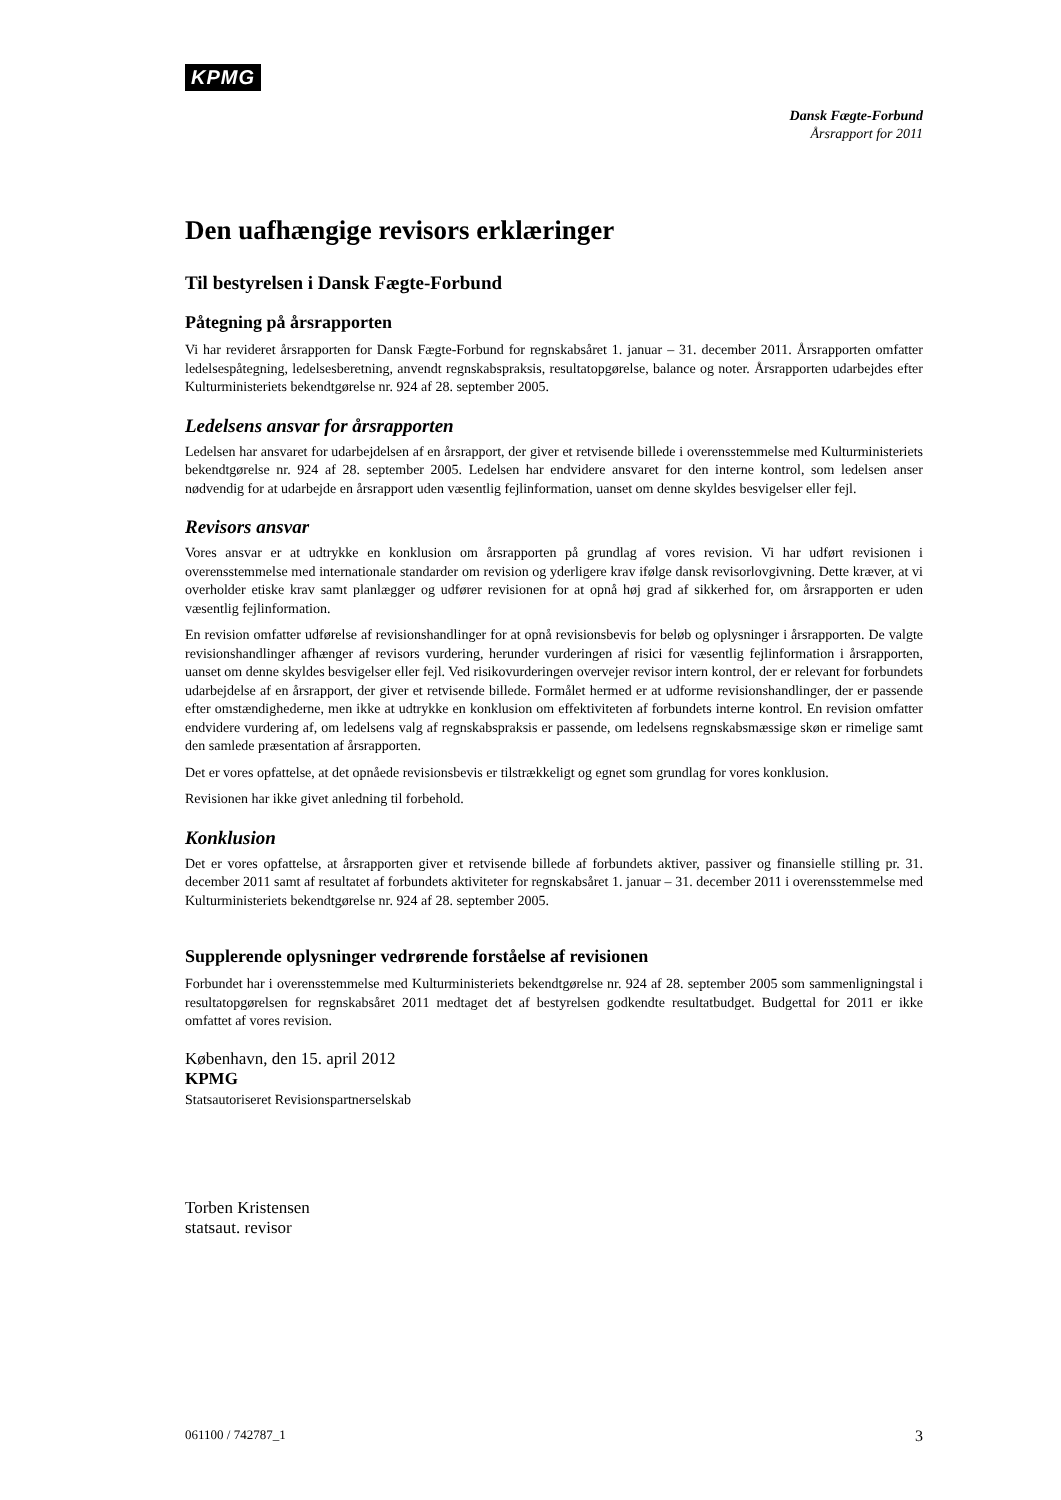KPMG
Dansk Fægte-Forbund
Årsrapport for 2011
Den uafhængige revisors erklæringer
Til bestyrelsen i Dansk Fægte-Forbund
Påtegning på årsrapporten
Vi har revideret årsrapporten for Dansk Fægte-Forbund for regnskabsåret 1. januar – 31. december 2011. Årsrapporten omfatter ledelsespåtegning, ledelsesberetning, anvendt regnskabspraksis, resultatopgørelse, balance og noter. Årsrapporten udarbejdes efter Kulturministeriets bekendtgørelse nr. 924 af 28. september 2005.
Ledelsens ansvar for årsrapporten
Ledelsen har ansvaret for udarbejdelsen af en årsrapport, der giver et retvisende billede i overensstemmelse med Kulturministeriets bekendtgørelse nr. 924 af 28. september 2005. Ledelsen har endvidere ansvaret for den interne kontrol, som ledelsen anser nødvendig for at udarbejde en årsrapport uden væsentlig fejlinformation, uanset om denne skyldes besvigelser eller fejl.
Revisors ansvar
Vores ansvar er at udtrykke en konklusion om årsrapporten på grundlag af vores revision. Vi har udført revisionen i overensstemmelse med internationale standarder om revision og yderligere krav ifølge dansk revisorlovgivning. Dette kræver, at vi overholder etiske krav samt planlægger og udfører revisionen for at opnå høj grad af sikkerhed for, om årsrapporten er uden væsentlig fejlinformation.
En revision omfatter udførelse af revisionshandlinger for at opnå revisionsbevis for beløb og oplysninger i årsrapporten. De valgte revisionshandlinger afhænger af revisors vurdering, herunder vurderingen af risici for væsentlig fejlinformation i årsrapporten, uanset om denne skyldes besvigelser eller fejl. Ved risikovurderingen overvejer revisor intern kontrol, der er relevant for forbundets udarbejdelse af en årsrapport, der giver et retvisende billede. Formålet hermed er at udforme revisionshandlinger, der er passende efter omstændighederne, men ikke at udtrykke en konklusion om effektiviteten af forbundets interne kontrol. En revision omfatter endvidere vurdering af, om ledelsens valg af regnskabspraksis er passende, om ledelsens regnskabsmæssige skøn er rimelige samt den samlede præsentation af årsrapporten.
Det er vores opfattelse, at det opnåede revisionsbevis er tilstrækkeligt og egnet som grundlag for vores konklusion.
Revisionen har ikke givet anledning til forbehold.
Konklusion
Det er vores opfattelse, at årsrapporten giver et retvisende billede af forbundets aktiver, passiver og finansielle stilling pr. 31. december 2011 samt af resultatet af forbundets aktiviteter for regnskabsåret 1. januar – 31. december 2011 i overensstemmelse med Kulturministeriets bekendtgørelse nr. 924 af 28. september 2005.
Supplerende oplysninger vedrørende forståelse af revisionen
Forbundet har i overensstemmelse med Kulturministeriets bekendtgørelse nr. 924 af 28. september 2005 som sammenligningstal i resultatopgørelsen for regnskabsåret 2011 medtaget det af bestyrelsen godkendte resultatbudget. Budgettal for 2011 er ikke omfattet af vores revision.
København, den 15. april 2012
KPMG
Statsautoriseret Revisionspartnerselskab
Torben Kristensen
statsaut. revisor
061100 / 742787_1 3